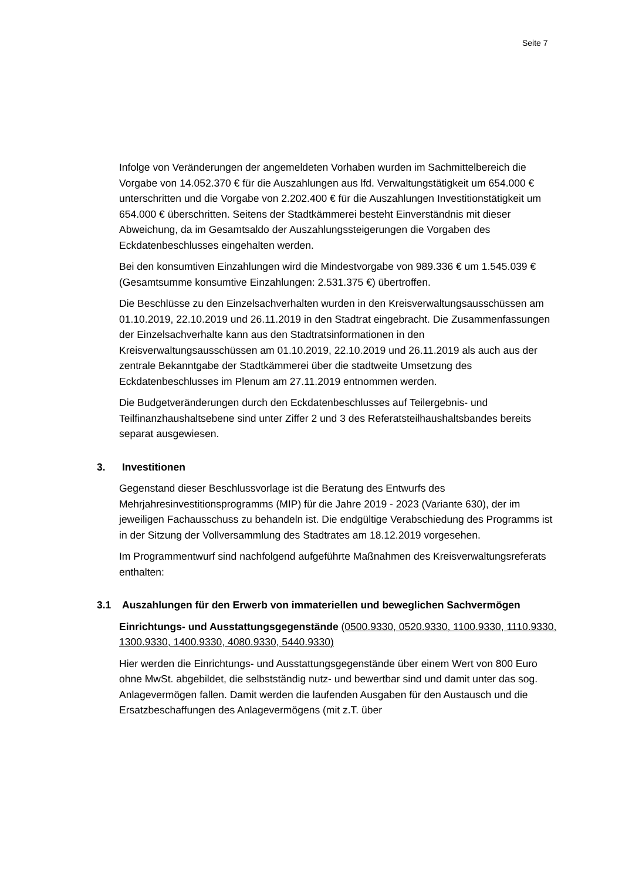Seite 7
Infolge von Veränderungen der angemeldeten Vorhaben wurden im Sachmittelbereich die Vorgabe von 14.052.370 € für die Auszahlungen aus lfd. Verwaltungstätigkeit um 654.000 € unterschritten und die Vorgabe von 2.202.400 € für die Auszahlungen Investitionstätigkeit um 654.000 € überschritten. Seitens der Stadtkämmerei besteht Einverständnis mit dieser Abweichung, da im Gesamtsaldo der Auszahlungssteigerungen die Vorgaben des Eckdatenbeschlusses eingehalten werden.
Bei den konsumtiven Einzahlungen wird die Mindestvorgabe von 989.336 € um 1.545.039 € (Gesamtsumme konsumtive Einzahlungen: 2.531.375 €) übertroffen.
Die Beschlüsse zu den Einzelsachverhalten wurden in den Kreisverwaltungsausschüssen am 01.10.2019, 22.10.2019 und 26.11.2019 in den Stadtrat eingebracht. Die Zusammenfassungen der Einzelsachverhalte kann aus den Stadtratsinformationen in den Kreisverwaltungsausschüssen am 01.10.2019, 22.10.2019 und 26.11.2019 als auch aus der zentrale Bekanntgabe der Stadtkämmerei über die stadtweite Umsetzung des Eckdatenbeschlusses im Plenum am 27.11.2019 entnommen werden.
Die Budgetveränderungen durch den Eckdatenbeschlusses auf Teilergebnis- und Teilfinanzhaushaltsebene sind unter Ziffer 2 und 3 des Referatsteilhaushaltsbandes bereits separat ausgewiesen.
3. Investitionen
Gegenstand dieser Beschlussvorlage ist die Beratung des Entwurfs des Mehrjahresinvestitionsprogramms (MIP) für die Jahre 2019 - 2023 (Variante 630), der im jeweiligen Fachausschuss zu behandeln ist. Die endgültige Verabschiedung des Programms ist in der Sitzung der Vollversammlung des Stadtrates am 18.12.2019 vorgesehen.
Im Programmentwurf sind nachfolgend aufgeführte Maßnahmen des Kreisverwaltungsreferats enthalten:
3.1 Auszahlungen für den Erwerb von immateriellen und beweglichen Sachvermögen
Einrichtungs- und Ausstattungsgegenstände (0500.9330, 0520.9330, 1100.9330, 1110.9330, 1300.9330, 1400.9330, 4080.9330, 5440.9330)
Hier werden die Einrichtungs- und Ausstattungsgegenstände über einem Wert von 800 Euro ohne MwSt. abgebildet, die selbstständig nutz- und bewertbar sind und damit unter das sog. Anlagevermögen fallen. Damit werden die laufenden Ausgaben für den Austausch und die Ersatzbeschaffungen des Anlagevermögens (mit z.T. über